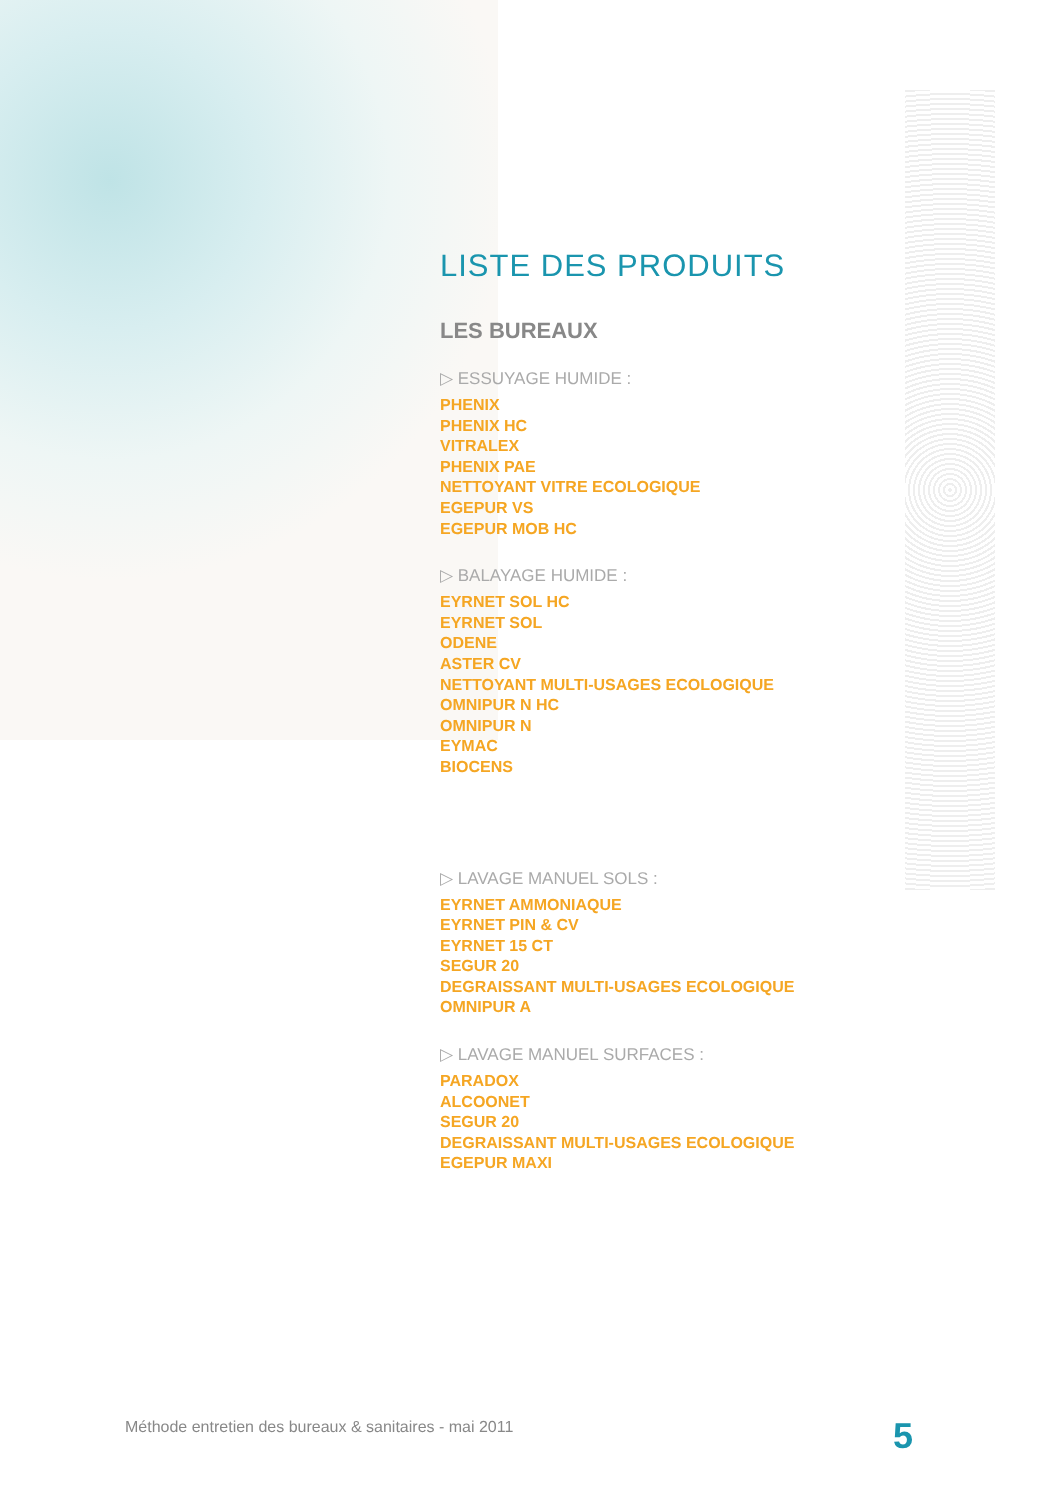LISTE DES PRODUITS
LES BUREAUX
▷ ESSUYAGE HUMIDE :
PHENIX
PHENIX HC
VITRALEX
PHENIX PAE
NETTOYANT VITRE ECOLOGIQUE
EGEPUR VS
EGEPUR MOB HC
▷ BALAYAGE HUMIDE :
EYRNET SOL HC
EYRNET SOL
ODENE
ASTER CV
NETTOYANT MULTI-USAGES ECOLOGIQUE
OMNIPUR N HC
OMNIPUR N
EYMAC
BIOCENS
▷ LAVAGE MANUEL SOLS :
EYRNET AMMONIAQUE
EYRNET PIN & CV
EYRNET 15 CT
SEGUR 20
DEGRAISSANT MULTI-USAGES ECOLOGIQUE
OMNIPUR A
▷ LAVAGE MANUEL SURFACES :
PARADOX
ALCOONET
SEGUR 20
DEGRAISSANT MULTI-USAGES ECOLOGIQUE
EGEPUR MAXI
Méthode entretien des bureaux & sanitaires - mai 2011
5